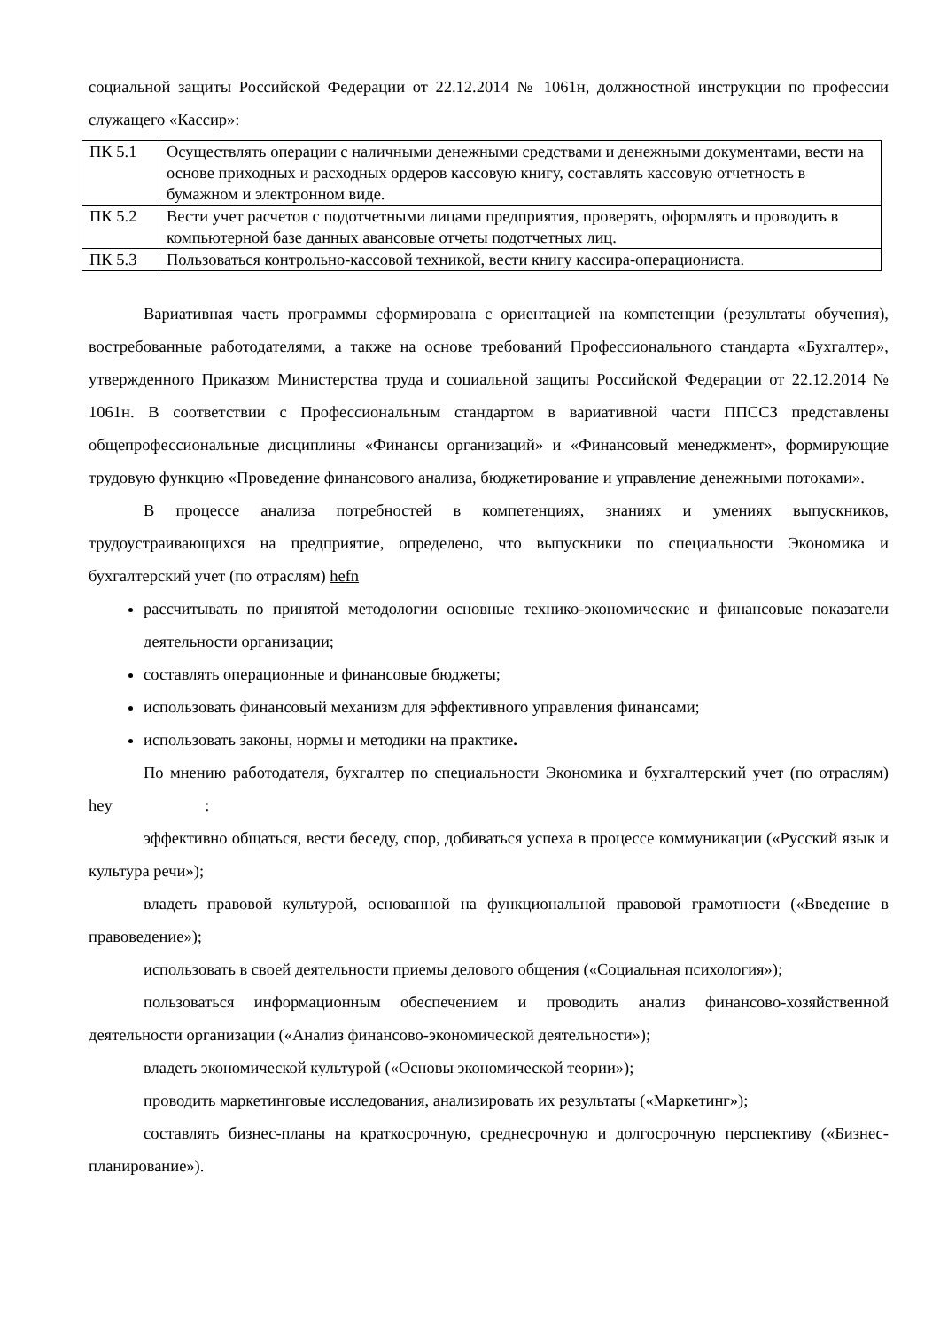социальной защиты Российской Федерации от 22.12.2014 № 1061н, должностной инструкции по профессии служащего «Кассир»:
| ПК 5.1 | Осуществлять операции с наличными денежными средствами и денежными документами, вести на основе приходных и расходных ордеров кассовую книгу, составлять кассовую отчетность в бумажном и электронном виде. |
| ПК 5.2 | Вести учет расчетов с подотчетными лицами предприятия, проверять, оформлять и проводить в компьютерной базе данных авансовые отчеты подотчетных лиц. |
| ПК 5.3 | Пользоваться контрольно-кассовой техникой, вести книгу кассира-операциониста. |
Вариативная часть программы сформирована с ориентацией на компетенции (результаты обучения), востребованные работодателями, а также на основе требований Профессионального стандарта «Бухгалтер», утвержденного Приказом Министерства труда и социальной защиты Российской Федерации от 22.12.2014 № 1061н. В соответствии с Профессиональным стандартом в вариативной части ППССЗ представлены общепрофессиональные дисциплины «Финансы организаций» и «Финансовый менеджмент», формирующие трудовую функцию «Проведение финансового анализа, бюджетирование и управление денежными потоками».
В процессе анализа потребностей в компетенциях, знаниях и умениях выпускников, трудоустраивающихся на предприятие, определено, что выпускники по специальности Экономика и бухгалтерский учет (по отраслям) hefn
рассчитывать по принятой методологии основные технико-экономические и финансовые показатели деятельности организации;
составлять операционные и финансовые бюджеты;
использовать финансовый механизм для эффективного управления финансами;
использовать законы, нормы и методики на практике.
По мнению работодателя, бухгалтер по специальности Экономика и бухгалтерский учет (по отраслям) hey :
эффективно общаться, вести беседу, спор, добиваться успеха в процессе коммуникации («Русский язык и культура речи»);
владеть правовой культурой, основанной на функциональной правовой грамотности («Введение в правоведение»);
использовать в своей деятельности приемы делового общения («Социальная психология»);
пользоваться информационным обеспечением и проводить анализ финансово-хозяйственной деятельности организации («Анализ финансово-экономической деятельности»);
владеть экономической культурой («Основы экономической теории»);
проводить маркетинговые исследования, анализировать их результаты («Маркетинг»);
составлять бизнес-планы на краткосрочную, среднесрочную и долгосрочную перспективу («Бизнес-планирование»).